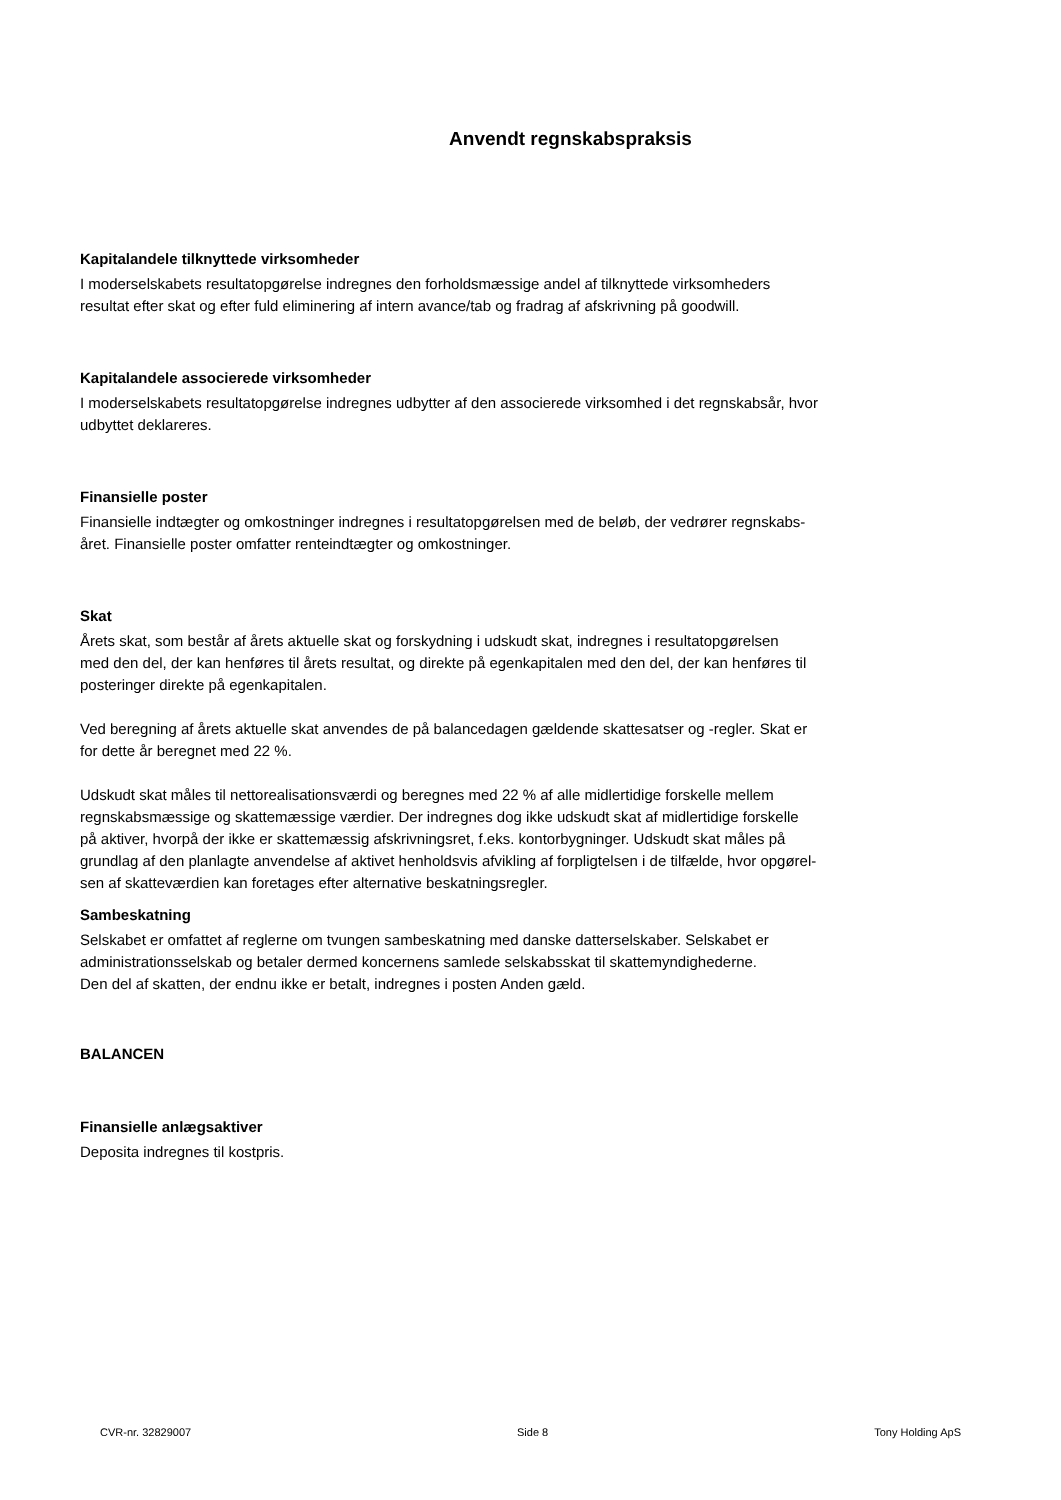Anvendt regnskabspraksis
Kapitalandele tilknyttede virksomheder
I moderselskabets resultatopgørelse indregnes den forholdsmæssige andel af tilknyttede virksomheders
resultat efter skat og efter fuld eliminering af intern avance/tab og fradrag af afskrivning på goodwill.
Kapitalandele associerede virksomheder
I moderselskabets resultatopgørelse indregnes udbytter af den associerede virksomhed i det regnskabsår, hvor
udbyttet deklareres.
Finansielle poster
Finansielle indtægter og omkostninger indregnes i resultatopgørelsen med de beløb, der vedrører regnskabs-
året. Finansielle poster omfatter renteindtægter og omkostninger.
Skat
Årets skat, som består af årets aktuelle skat og forskydning i udskudt skat, indregnes i resultatopgørelsen
med den del, der kan henføres til årets resultat, og direkte på egenkapitalen med den del, der kan henføres til
posteringer direkte på egenkapitalen.
Ved beregning af årets aktuelle skat anvendes de på balancedagen gældende skattesatser og -regler. Skat er
for dette år beregnet med 22 %.
Udskudt skat måles til nettorealisationsværdi og beregnes med 22 % af alle midlertidige forskelle mellem
regnskabsmæssige og skattemæssige værdier. Der indregnes dog ikke udskudt skat af midlertidige forskelle
på aktiver, hvorpå der ikke er skattemæssig afskrivningsret, f.eks. kontorbygninger. Udskudt skat måles på
grundlag af den planlagte anvendelse af aktivet henholdsvis afvikling af forpligtelsen i de tilfælde, hvor opgørel-
sen af skatteværdien kan foretages efter alternative beskatningsregler.
Sambeskatning
Selskabet er omfattet af reglerne om tvungen sambeskatning med danske datterselskaber. Selskabet er
administrationsselskab og betaler dermed koncernens samlede selskabsskat til skattemyndighederne.
Den del af skatten, der endnu ikke er betalt, indregnes i posten Anden gæld.
BALANCEN
Finansielle anlægsaktiver
Deposita indregnes til kostpris.
CVR-nr. 32829007 Side 8 Tony Holding ApS